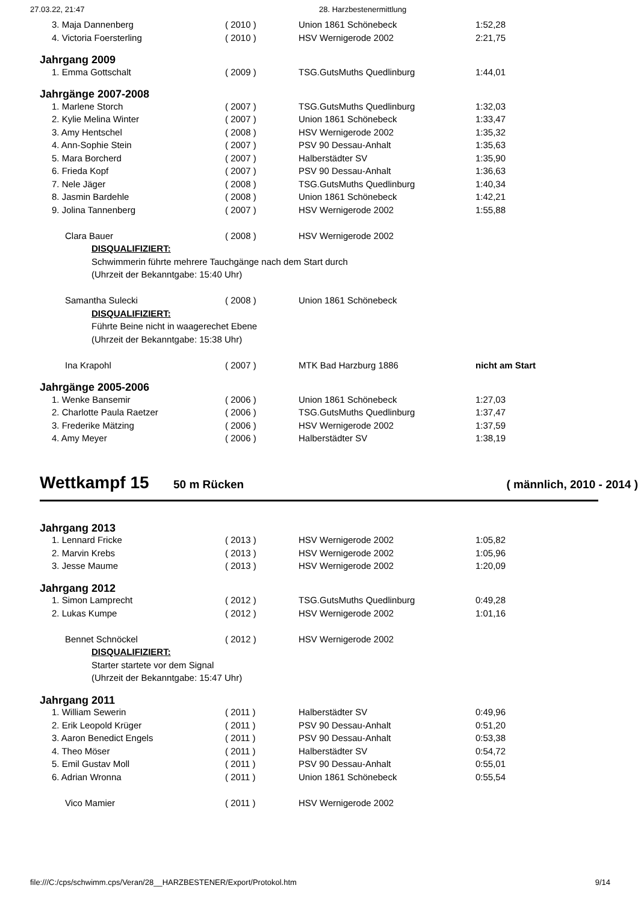27.03.22, 21:47 28. Harzbestenermittlung
| 3. Maja Dannenberg | ( 2010 ) | Union 1861 Schönebeck | 1:52,28 |
| 4. Victoria Foersterling | ( 2010 ) | HSV Wernigerode 2002 | 2:21,75 |
| Jahrgang 2009 | | | |
| 1. Emma Gottschalt | ( 2009 ) | TSG.GutsMuths Quedlinburg | 1:44,01 |
| Jahrgänge 2007-2008 | | | |
| 1. Marlene Storch | ( 2007 ) | TSG.GutsMuths Quedlinburg | 1:32,03 |
| 2. Kylie Melina Winter | ( 2007 ) | Union 1861 Schönebeck | 1:33,47 |
| 3. Amy Hentschel | ( 2008 ) | HSV Wernigerode 2002 | 1:35,32 |
| 4. Ann-Sophie Stein | ( 2007 ) | PSV 90 Dessau-Anhalt | 1:35,63 |
| 5. Mara Borcherd | ( 2007 ) | Halberstädter SV | 1:35,90 |
| 6. Frieda Kopf | ( 2007 ) | PSV 90 Dessau-Anhalt | 1:36,63 |
| 7. Nele Jäger | ( 2008 ) | TSG.GutsMuths Quedlinburg | 1:40,34 |
| 8. Jasmin Bardehle | ( 2008 ) | Union 1861 Schönebeck | 1:42,21 |
| 9. Jolina Tannenberg | ( 2007 ) | HSV Wernigerode 2002 | 1:55,88 |
| Clara Bauer | ( 2008 ) | HSV Wernigerode 2002 | |
| DISQUALIFIZIERT: | | | |
| Schwimmerin führte mehrere Tauchgänge nach dem Start durch | | | |
| (Uhrzeit der Bekanntgabe: 15:40 Uhr) | | | |
| Samantha Sulecki | ( 2008 ) | Union 1861 Schönebeck | |
| DISQUALIFIZIERT: | | | |
| Führte Beine nicht in waagerechet Ebene | | | |
| (Uhrzeit der Bekanntgabe: 15:38 Uhr) | | | |
| Ina Krapohl | ( 2007 ) | MTK Bad Harzburg 1886 | nicht am Start |
| Jahrgänge 2005-2006 | | | |
| 1. Wenke Bansemir | ( 2006 ) | Union 1861 Schönebeck | 1:27,03 |
| 2. Charlotte Paula Raetzer | ( 2006 ) | TSG.GutsMuths Quedlinburg | 1:37,47 |
| 3. Frederike Mätzing | ( 2006 ) | HSV Wernigerode 2002 | 1:37,59 |
| 4. Amy Meyer | ( 2006 ) | Halberstädter SV | 1:38,19 |
Wettkampf 15 50 m Rücken ( männlich, 2010 - 2014 )
| Jahrgang 2013 | | | |
| 1. Lennard Fricke | ( 2013 ) | HSV Wernigerode 2002 | 1:05,82 |
| 2. Marvin Krebs | ( 2013 ) | HSV Wernigerode 2002 | 1:05,96 |
| 3. Jesse Maume | ( 2013 ) | HSV Wernigerode 2002 | 1:20,09 |
| Jahrgang 2012 | | | |
| 1. Simon Lamprecht | ( 2012 ) | TSG.GutsMuths Quedlinburg | 0:49,28 |
| 2. Lukas Kumpe | ( 2012 ) | HSV Wernigerode 2002 | 1:01,16 |
| Bennet Schnöckel | ( 2012 ) | HSV Wernigerode 2002 | |
| DISQUALIFIZIERT: | | | |
| Starter startete vor dem Signal | | | |
| (Uhrzeit der Bekanntgabe: 15:47 Uhr) | | | |
| Jahrgang 2011 | | | |
| 1. William Sewerin | ( 2011 ) | Halberstädter SV | 0:49,96 |
| 2. Erik Leopold Krüger | ( 2011 ) | PSV 90 Dessau-Anhalt | 0:51,20 |
| 3. Aaron Benedict Engels | ( 2011 ) | PSV 90 Dessau-Anhalt | 0:53,38 |
| 4. Theo Möser | ( 2011 ) | Halberstädter SV | 0:54,72 |
| 5. Emil Gustav Moll | ( 2011 ) | PSV 90 Dessau-Anhalt | 0:55,01 |
| 6. Adrian Wronna | ( 2011 ) | Union 1861 Schönebeck | 0:55,54 |
| Vico Mamier | ( 2011 ) | HSV Wernigerode 2002 | |
file:///C:/cps/schwimm.cps/Veran/28__HARZBESTENER/Export/Protokol.htm 9/14